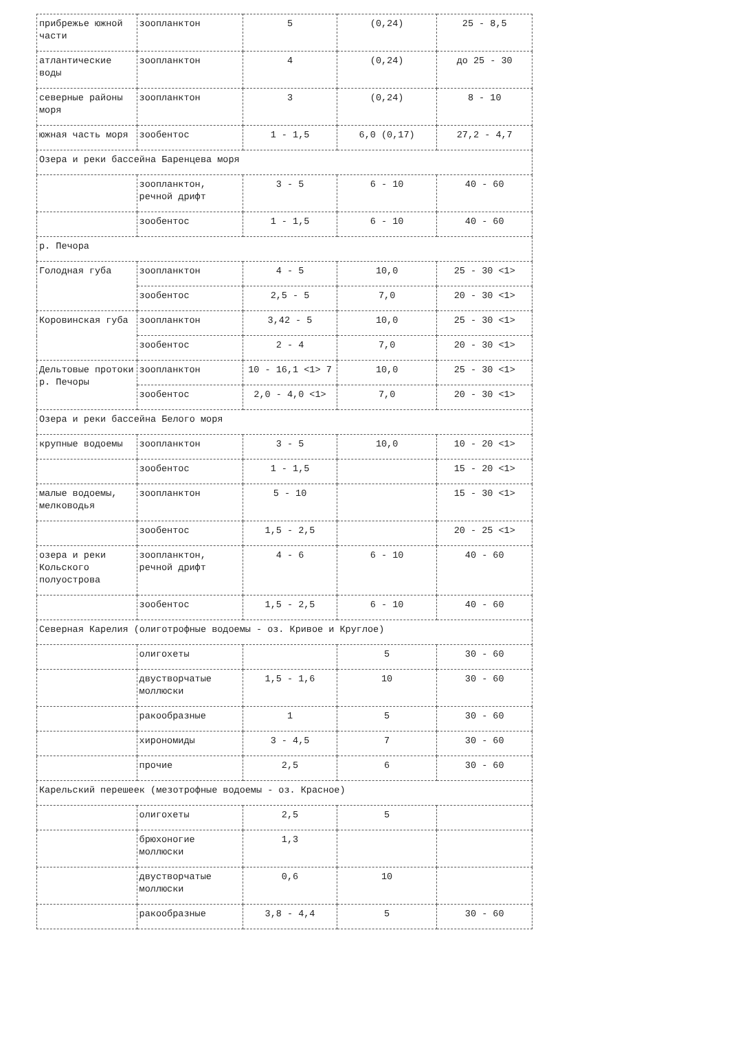| прибрежье южной части | зоопланктон | 5 | (0,24) | 25 - 8,5 |
| атлантические воды | зоопланктон | 4 | (0,24) | до 25 - 30 |
| северные районы моря | зоопланктон | 3 | (0,24) | 8 - 10 |
| южная часть моря | зообентос | 1 - 1,5 | 6,0 (0,17) | 27,2 - 4,7 |
| Озера и реки бассейна Баренцева моря | | | | |
| | зоопланктон, речной дрифт | 3 - 5 | 6 - 10 | 40 - 60 |
| | зообентос | 1 - 1,5 | 6 - 10 | 40 - 60 |
| р. Печора | | | | |
| Голодная губа | зоопланктон | 4 - 5 | 10,0 | 25 - 30 <1> |
| | зообентос | 2,5 - 5 | 7,0 | 20 - 30 <1> |
| Коровинская губа | зоопланктон | 3,42 - 5 | 10,0 | 25 - 30 <1> |
| | зообентос | 2 - 4 | 7,0 | 20 - 30 <1> |
| Дельтовые протоки р. Печоры | зоопланктон | 10 - 16,1 <1> 7 | 10,0 | 25 - 30 <1> |
| | зообентос | 2,0 - 4,0 <1> | 7,0 | 20 - 30 <1> |
| Озера и реки бассейна Белого моря | | | | |
| крупные водоемы | зоопланктон | 3 - 5 | 10,0 | 10 - 20 <1> |
| | зообентос | 1 - 1,5 | | 15 - 20 <1> |
| малые водоемы, мелководья | зоопланктон | 5 - 10 | | 15 - 30 <1> |
| | зообентос | 1,5 - 2,5 | | 20 - 25 <1> |
| озера и реки Кольского полуострова | зоопланктон, речной дрифт | 4 - 6 | 6 - 10 | 40 - 60 |
| | зообентос | 1,5 - 2,5 | 6 - 10 | 40 - 60 |
| Северная Карелия (олиготрофные водоемы - оз. Кривое и Круглое) | | | | |
| | олигохеты | | 5 | 30 - 60 |
| | двустворчатые моллюски | 1,5 - 1,6 | 10 | 30 - 60 |
| | ракообразные | 1 | 5 | 30 - 60 |
| | хирономиды | 3 - 4,5 | 7 | 30 - 60 |
| | прочие | 2,5 | 6 | 30 - 60 |
| Карельский перешеек (мезотрофные водоемы - оз. Красное) | | | | |
| | олигохеты | 2,5 | 5 | |
| | брюхоногие моллюски | 1,3 | | |
| | двустворчатые моллюски | 0,6 | 10 | |
| | ракообразные | 3,8 - 4,4 | 5 | 30 - 60 |